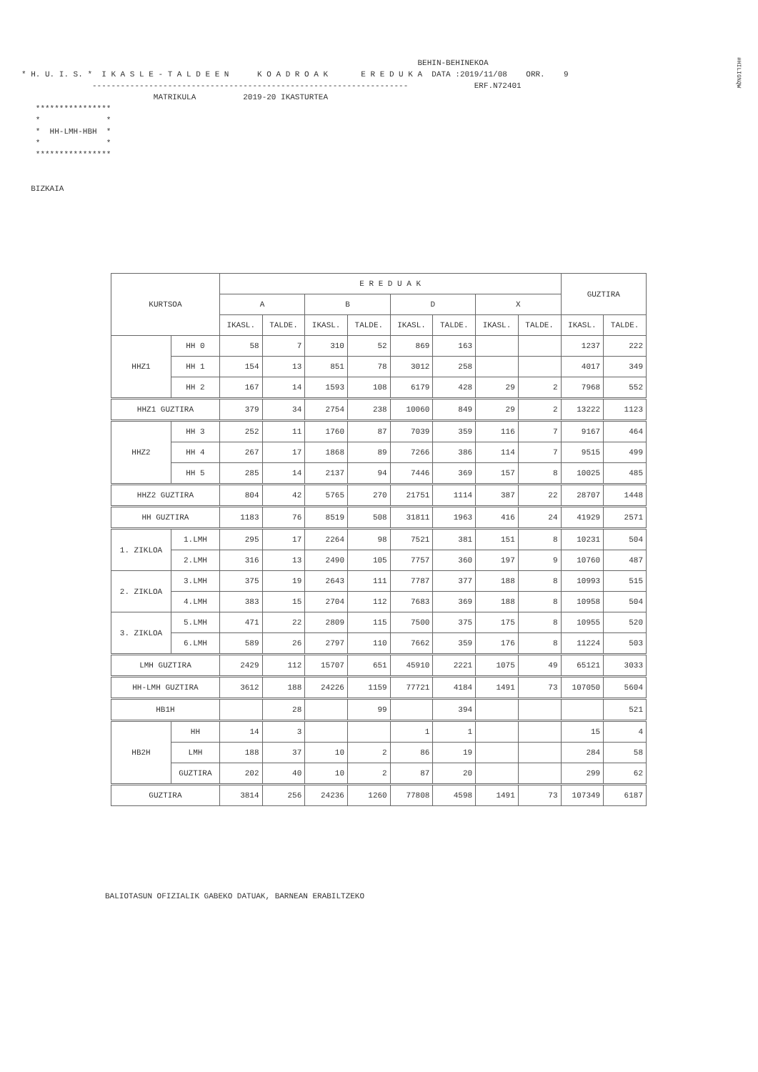#HILIG%QW
BEHIN-BEHINEKOA * H. U. I. S. * I K A S L E - T A L D E E N K O A D R O A K E R E D U K A DATA :2019/11/08 ORR. 9 ------------------------------------------------------------------- ERF.N72401 MATRIKULA 2019-20 IKASTURTEA **************** * * * HH-LMH-HBH * * * **************** BIZKAIA
| KURTSOA | | E R E D U A K | | | | | | | | GUZTIRA | |
| --- | --- | --- | --- | --- | --- | --- | --- | --- | --- | --- | --- |
| | | A | | B | | D | | X | | | |
| | | IKASL. | TALDE. | IKASL. | TALDE. | IKASL. | TALDE. | IKASL. | TALDE. | IKASL. | TALDE. |
| HHZ1 | HH 0 | 58 | 7 | 310 | 52 | 869 | 163 | | | 1237 | 222 |
| | HH 1 | 154 | 13 | 851 | 78 | 3012 | 258 | | | 4017 | 349 |
| | HH 2 | 167 | 14 | 1593 | 108 | 6179 | 428 | 29 | 2 | 7968 | 552 |
| HHZ1 GUZTIRA | | 379 | 34 | 2754 | 238 | 10060 | 849 | 29 | 2 | 13222 | 1123 |
| HHZ2 | HH 3 | 252 | 11 | 1760 | 87 | 7039 | 359 | 116 | 7 | 9167 | 464 |
| | HH 4 | 267 | 17 | 1868 | 89 | 7266 | 386 | 114 | 7 | 9515 | 499 |
| | HH 5 | 285 | 14 | 2137 | 94 | 7446 | 369 | 157 | 8 | 10025 | 485 |
| HHZ2 GUZTIRA | | 804 | 42 | 5765 | 270 | 21751 | 1114 | 387 | 22 | 28707 | 1448 |
| HH GUZTIRA | | 1183 | 76 | 8519 | 508 | 31811 | 1963 | 416 | 24 | 41929 | 2571 |
| 1. ZIKLOA | 1.LMH | 295 | 17 | 2264 | 98 | 7521 | 381 | 151 | 8 | 10231 | 504 |
| | 2.LMH | 316 | 13 | 2490 | 105 | 7757 | 360 | 197 | 9 | 10760 | 487 |
| 2. ZIKLOA | 3.LMH | 375 | 19 | 2643 | 111 | 7787 | 377 | 188 | 8 | 10993 | 515 |
| | 4.LMH | 383 | 15 | 2704 | 112 | 7683 | 369 | 188 | 8 | 10958 | 504 |
| 3. ZIKLOA | 5.LMH | 471 | 22 | 2809 | 115 | 7500 | 375 | 175 | 8 | 10955 | 520 |
| | 6.LMH | 589 | 26 | 2797 | 110 | 7662 | 359 | 176 | 8 | 11224 | 503 |
| LMH GUZTIRA | | 2429 | 112 | 15707 | 651 | 45910 | 2221 | 1075 | 49 | 65121 | 3033 |
| HH-LMH GUZTIRA | | 3612 | 188 | 24226 | 1159 | 77721 | 4184 | 1491 | 73 | 107050 | 5604 |
| HB1H | | | 28 | | 99 | | 394 | | | | 521 |
| HB2H | HH | 14 | 3 | | | 1 | 1 | | | 15 | 4 |
| | LMH | 188 | 37 | 10 | 2 | 86 | 19 | | | 284 | 58 |
| | GUZTIRA | 202 | 40 | 10 | 2 | 87 | 20 | | | 299 | 62 |
| GUZTIRA | | 3814 | 256 | 24236 | 1260 | 77808 | 4598 | 1491 | 73 | 107349 | 6187 |
BALIOTASUN OFIZIALIK GABEKO DATUAK, BARNEAN ERABILTZEKO